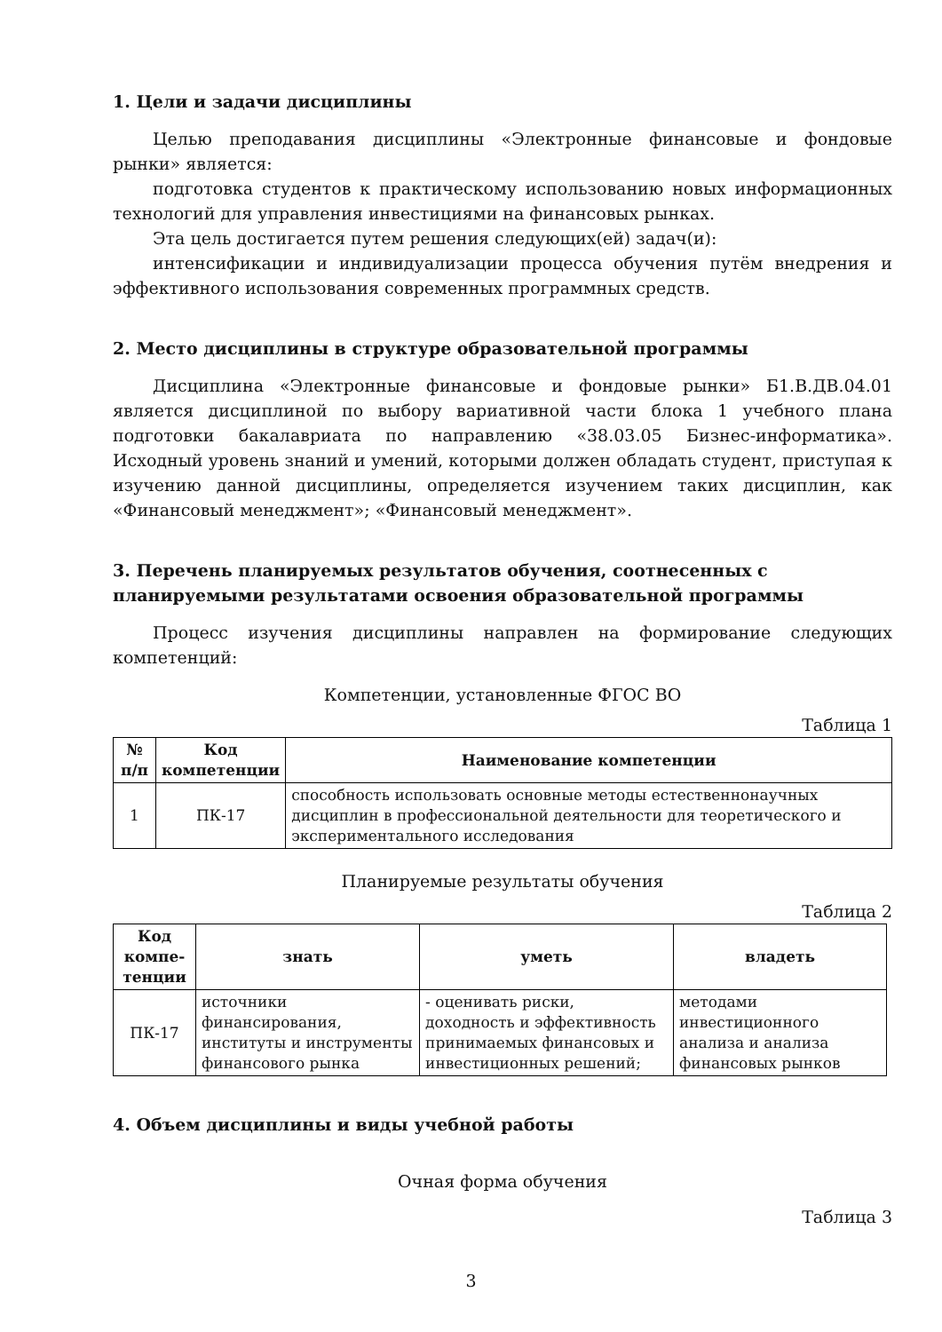1. Цели и задачи дисциплины
Целью преподавания дисциплины «Электронные финансовые и фондовые рынки» является:
подготовка студентов к практическому использованию новых информационных технологий для управления инвестициями на финансовых рынках.
Эта цель достигается путем решения следующих(ей) задач(и):
интенсификации и индивидуализации процесса обучения путём внедрения и эффективного использования современных программных средств.
2. Место дисциплины в структуре образовательной программы
Дисциплина «Электронные финансовые и фондовые рынки» Б1.В.ДВ.04.01 является дисциплиной по выбору вариативной части блока 1 учебного плана подготовки бакалавриата по направлению «38.03.05 Бизнес-информатика». Исходный уровень знаний и умений, которыми должен обладать студент, приступая к изучению данной дисциплины, определяется изучением таких дисциплин, как «Финансовый менеджмент»; «Финансовый менеджмент».
3. Перечень планируемых результатов обучения, соотнесенных с планируемыми результатами освоения образовательной программы
Процесс изучения дисциплины направлен на формирование следующих компетенций:
Компетенции, установленные ФГОС ВО
Таблица 1
| № п/п | Код компетенции | Наименование компетенции |
| --- | --- | --- |
| 1 | ПК-17 | способность использовать основные методы естественнонаучных дисциплин в профессиональной деятельности для теоретического и экспериментального исследования |
Планируемые результаты обучения
Таблица 2
| Код компе-тенции | знать | уметь | владеть |
| --- | --- | --- | --- |
| ПК-17 | источники финансирования, институты и инструменты финансового рынка | - оценивать риски, доходность и эффективность принимаемых финансовых и инвестиционных решений; | методами инвестиционного анализа и анализа финансовых рынков |
4. Объем дисциплины и виды учебной работы
Очная форма обучения
Таблица 3
3